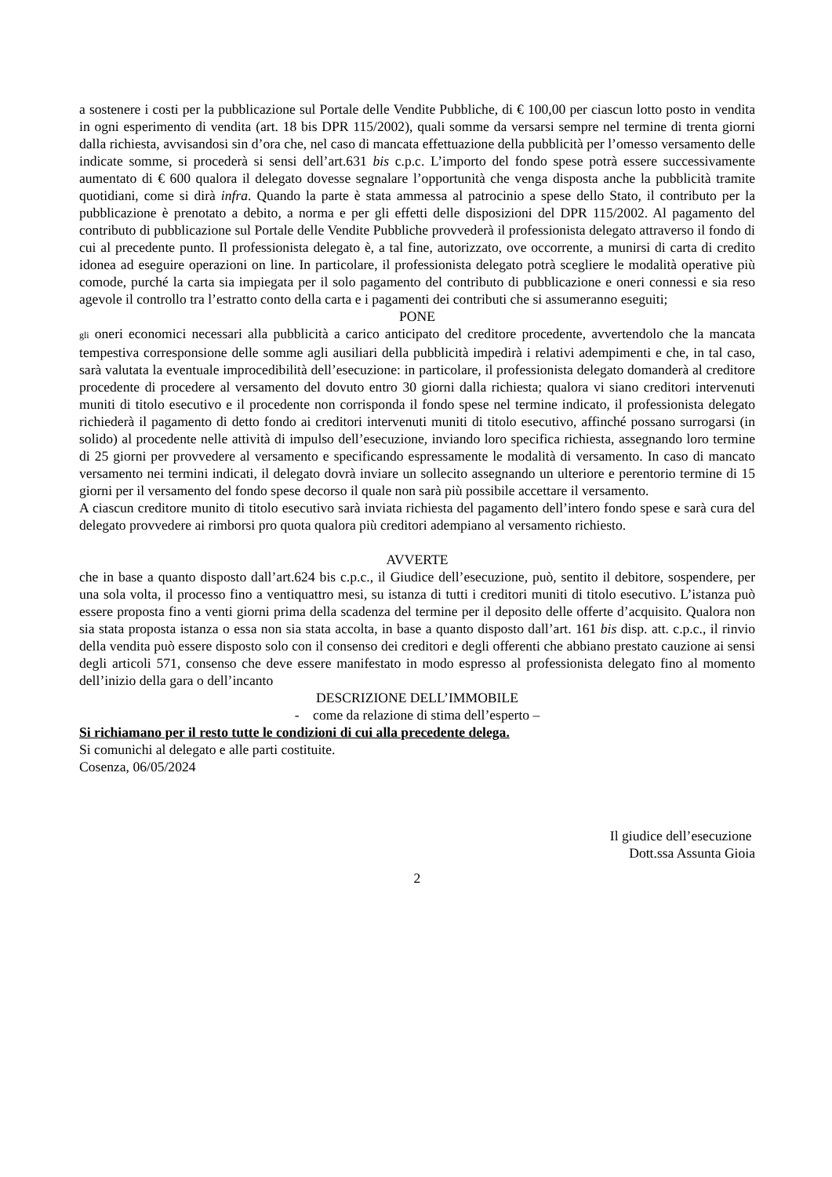a sostenere i costi per la pubblicazione sul Portale delle Vendite Pubbliche, di € 100,00 per ciascun lotto posto in vendita in ogni esperimento di vendita (art. 18 bis DPR 115/2002), quali somme da versarsi sempre nel termine di trenta giorni dalla richiesta, avvisandosi sin d’ora che, nel caso di mancata effettuazione della pubblicità per l’omesso versamento delle indicate somme, si procederà si sensi dell’art.631 bis c.p.c. L’importo del fondo spese potrà essere successivamente aumentato di € 600 qualora il delegato dovesse segnalare l’opportunità che venga disposta anche la pubblicità tramite quotidiani, come si dirà infra. Quando la parte è stata ammessa al patrocinio a spese dello Stato, il contributo per la pubblicazione è prenotato a debito, a norma e per gli effetti delle disposizioni del DPR 115/2002. Al pagamento del contributo di pubblicazione sul Portale delle Vendite Pubbliche provvederà il professionista delegato attraverso il fondo di cui al precedente punto. Il professionista delegato è, a tal fine, autorizzato, ove occorrente, a munirsi di carta di credito idonea ad eseguire operazioni on line. In particolare, il professionista delegato potrà scegliere le modalità operative più comode, purché la carta sia impiegata per il solo pagamento del contributo di pubblicazione e oneri connessi e sia reso agevole il controllo tra l’estratto conto della carta e i pagamenti dei contributi che si assumeranno eseguiti;
PONE
gli oneri economici necessari alla pubblicità a carico anticipato del creditore procedente, avvertendolo che la mancata tempestiva corresponsione delle somme agli ausiliari della pubblicità impedirà i relativi adempimenti e che, in tal caso, sarà valutata la eventuale improcedibilità dell’esecuzione: in particolare, il professionista delegato domanderà al creditore procedente di procedere al versamento del dovuto entro 30 giorni dalla richiesta; qualora vi siano creditori intervenuti muniti di titolo esecutivo e il procedente non corrisponda il fondo spese nel termine indicato, il professionista delegato richiederà il pagamento di detto fondo ai creditori intervenuti muniti di titolo esecutivo, affinché possano surrogarsi (in solido) al procedente nelle attività di impulso dell’esecuzione, inviando loro specifica richiesta, assegnando loro termine di 25 giorni per provvedere al versamento e specificando espressamente le modalità di versamento. In caso di mancato versamento nei termini indicati, il delegato dovrà inviare un sollecito assegnando un ulteriore e perentorio termine di 15 giorni per il versamento del fondo spese decorso il quale non sarà più possibile accettare il versamento.
A ciascun creditore munito di titolo esecutivo sarà inviata richiesta del pagamento dell’intero fondo spese e sarà cura del delegato provvedere ai rimborsi pro quota qualora più creditori adempiano al versamento richiesto.
AVVERTE
che in base a quanto disposto dall’art.624 bis c.p.c., il Giudice dell’esecuzione, può, sentito il debitore, sospendere, per una sola volta, il processo fino a ventiquattro mesi, su istanza di tutti i creditori muniti di titolo esecutivo. L’istanza può essere proposta fino a venti giorni prima della scadenza del termine per il deposito delle offerte d’acquisito. Qualora non sia stata proposta istanza o essa non sia stata accolta, in base a quanto disposto dall’art. 161 bis disp. att. c.p.c., il rinvio della vendita può essere disposto solo con il consenso dei creditori e degli offerenti che abbiano prestato cauzione ai sensi degli articoli 571, consenso che deve essere manifestato in modo espresso al professionista delegato fino al momento dell’inizio della gara o dell’incanto
DESCRIZIONE DELL’IMMOBILE
- come da relazione di stima dell’esperto –
Si richiamano per il resto tutte le condizioni di cui alla precedente delega.
Si comunichi al delegato e alle parti costituite.
Cosenza, 06/05/2024
Il giudice dell’esecuzione
Dott.ssa Assunta Gioia
2